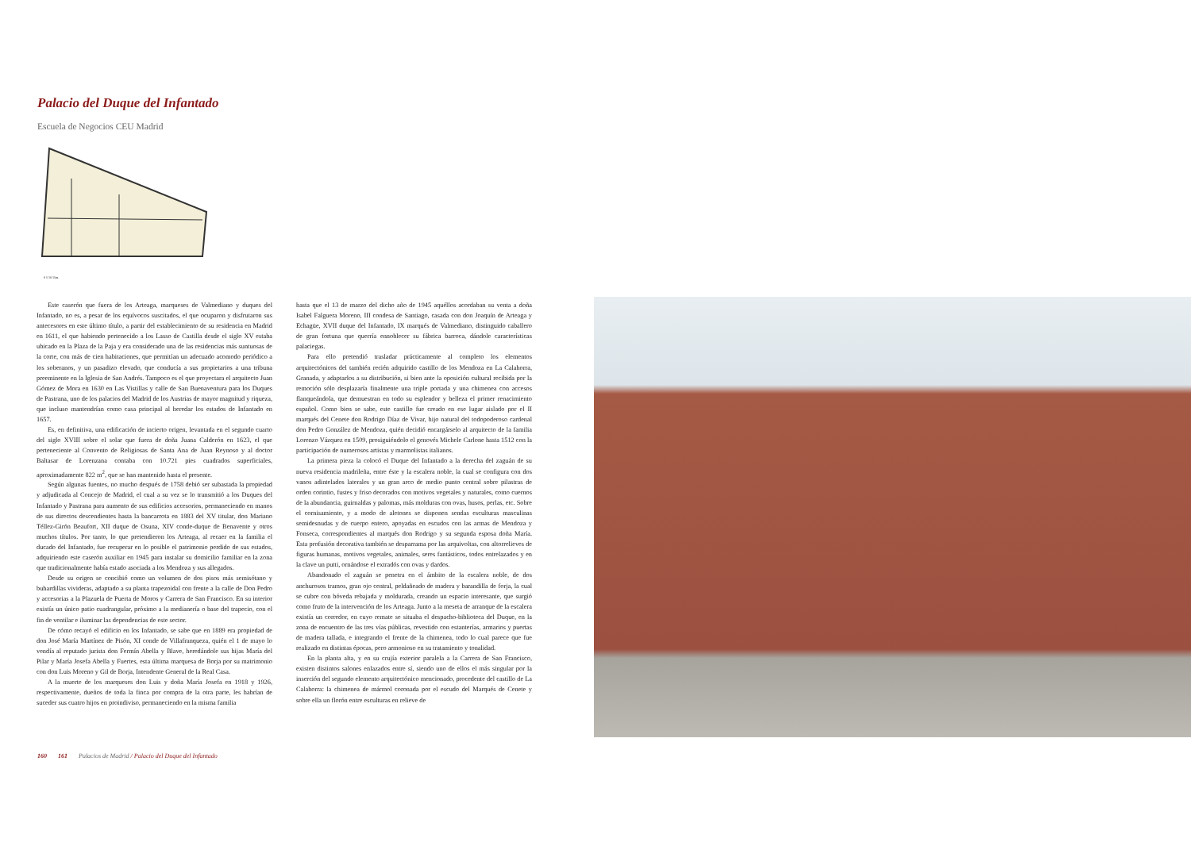Palacio del Duque del Infantado
Escuela de Negocios CEU Madrid
0 5 10 15m.
Este caserón que fuera de los Arteaga, marqueses de Valmediano y duques del Infantado, no es, a pesar de los equívocos suscitados, el que ocuparon y disfrutaron sus antecesores en este último título, a partir del establecimiento de su residencia en Madrid en 1611, el que habiendo pertenecido a los Lasso de Castilla desde el siglo XV estaba ubicado en la Plaza de la Paja y era considerado una de las residencias más suntuosas de la corte, con más de cien habitaciones, que permitían un adecuado acomodo periódico a los soberanos, y un pasadizo elevado, que conducía a sus propietarios a una tribuna preeminente en la Iglesia de San Andrés. Tampoco es el que proyectara el arquitecto Juan Gómez de Mora en 1630 en Las Vistillas y calle de San Buenaventura para los Duques de Pastrana, uno de los palacios del Madrid de los Austrias de mayor magnitud y riqueza, que incluso mantendrían como casa principal al heredar los estados de Infantado en 1657.
Es, en definitiva, una edificación de incierto origen, levantada en el segundo cuarto del siglo XVIII sobre el solar que fuera de doña Juana Calderón en 1623, el que perteneciente al Convento de Religiosas de Santa Ana de Juan Reynoso y al doctor Baltasar de Lorenzana contaba con 10.721 pies cuadrados superficiales, aproximadamente 822 m<sup>2</sup>, que se han mantenido hasta el presente.
Según algunas fuentes, no mucho después de 1758 debió ser subastada la propiedad y adjudicada al Concejo de Madrid, el cual a su vez se lo transmitió a los Duques del Infantado y Pastrana para aumento de sus edificios accesorios, permaneciendo en manos de sus directos descendientes hasta la bancarrota en 1883 del XV titular, don Mariano Téllez-Girón Beaufort, XII duque de Osuna, XIV conde-duque de Benavente y otros muchos títulos. Por tanto, lo que pretendieron los Arteaga, al recaer en la familia el ducado del Infantado, fue recuperar en lo posible el patrimonio perdido de sus estados, adquiriendo este caserón auxiliar en 1945 para instalar su domicilio familiar en la zona que tradicionalmente había estado asociada a los Mendoza y sus allegados.
Desde su origen se concibió como un volumen de dos pisos más semisótano y buhardillas vivideras, adaptado a su planta trapezoidal con frente a la calle de Don Pedro y accesorias a la Plazuela de Puerta de Moros y Carrera de San Francisco. En su interior existía un único patio cuadrangular, próximo a la medianería o base del trapecio, con el fin de ventilar e iluminar las dependencias de este sector.
De cómo recayó el edificio en los Infantado, se sabe que en 1889 era propiedad de don José María Martínez de Pisón, XI conde de Villafranqueza, quién el 1 de mayo lo vendía al reputado jurista don Fermín Abella y Blave, heredándole sus hijas María del Pilar y María Josefa Abella y Fuertes, esta última marquesa de Borja por su matrimonio con don Luis Moreno y Gil de Borja, Intendente General de la Real Casa.
A la muerte de los marqueses don Luis y doña María Josefa en 1918 y 1926, respectivamente, dueños de toda la finca por compra de la otra parte, les habrían de suceder sus cuatro hijos en proindiviso, permaneciendo en la misma familia
hasta que el 13 de marzo del dicho año de 1945 aquéllos acordaban su venta a doña Isabel Falguera Moreno, III condesa de Santiago, casada con don Joaquín de Arteaga y Echagüe, XVII duque del Infantado, IX marqués de Valmediano, distinguido caballero de gran fortuna que querría ennoblecer su fábrica barroca, dándole características palaciegas.
Para ello pretendió trasladar prácticamente al completo los elementos arquitectónicos del también recién adquirido castillo de los Mendoza en La Calahorra, Granada, y adaptarlos a su distribución, si bien ante la oposición cultural recibida por la remoción sólo desplazaría finalmente una triple portada y una chimenea con accesos flanqueándola, que demuestran en todo su esplendor y belleza el primer renacimiento español. Como bien se sabe, este castillo fue creado en ese lugar aislado por el II marqués del Cenete don Rodrigo Díaz de Vivar, hijo natural del todopoderoso cardenal don Pedro González de Mendoza, quién decidió encargárselo al arquitecto de la familia Lorenzo Vázquez en 1509, prosiguiéndolo el genovés Michele Carlone hasta 1512 con la participación de numerosos artistas y marmolistas italianos.
La primera pieza la colocó el Duque del Infantado a la derecha del zaguán de su nueva residencia madrileña, entre éste y la escalera noble, la cual se configura con dos vanos adintelados laterales y un gran arco de medio punto central sobre pilastras de orden corintio, fustes y friso decorados con motivos vegetales y naturales, como cuernos de la abundancia, guirnaldas y palomas, más molduras con ovas, husos, perlas, etc. Sobre el cornisamiento, y a modo de aletones se disponen sendas esculturas masculinas semidesnudas y de cuerpo entero, apoyadas en escudos con las armas de Mendoza y Fonseca, correspondientes al marqués don Rodrigo y su segunda esposa doña María. Esta profusión decorativa también se desparrama por las arquivoltas, con altorrelieves de figuras humanas, motivos vegetales, animales, seres fantásticos, todos entrelazados y en la clave un putti, ornándose el extradós con ovas y dardos.
Abandonado el zaguán se penetra en el ámbito de la escalera noble, de dos anchurosos tramos, gran ojo central, peldañeado de madera y barandilla de forja, la cual se cubre con bóveda rebajada y moldurada, creando un espacio interesante, que surgió como fruto de la intervención de los Arteaga. Junto a la meseta de arranque de la escalera existía un corredor, en cuyo remate se situaba el despacho-biblioteca del Duque, en la zona de encuentro de las tres vías públicas, revestido con estanterías, armarios y puertas de madera tallada, e integrando el frente de la chimenea, todo lo cual parece que fue realizado en distintas épocas, pero armonioso en su tratamiento y tonalidad.
En la planta alta, y en su crujía exterior paralela a la Carrera de San Francisco, existen distintos salones enlazados entre sí, siendo uno de ellos el más singular por la inserción del segundo elemento arquitectónico mencionado, procedente del castillo de La Calahorra: la chimenea de mármol coronada por el escudo del Marqués de Cenete y sobre ella un florón entre esculturas en relieve de
160 161 Palacios de Madrid / Palacio del Duque del Infantado